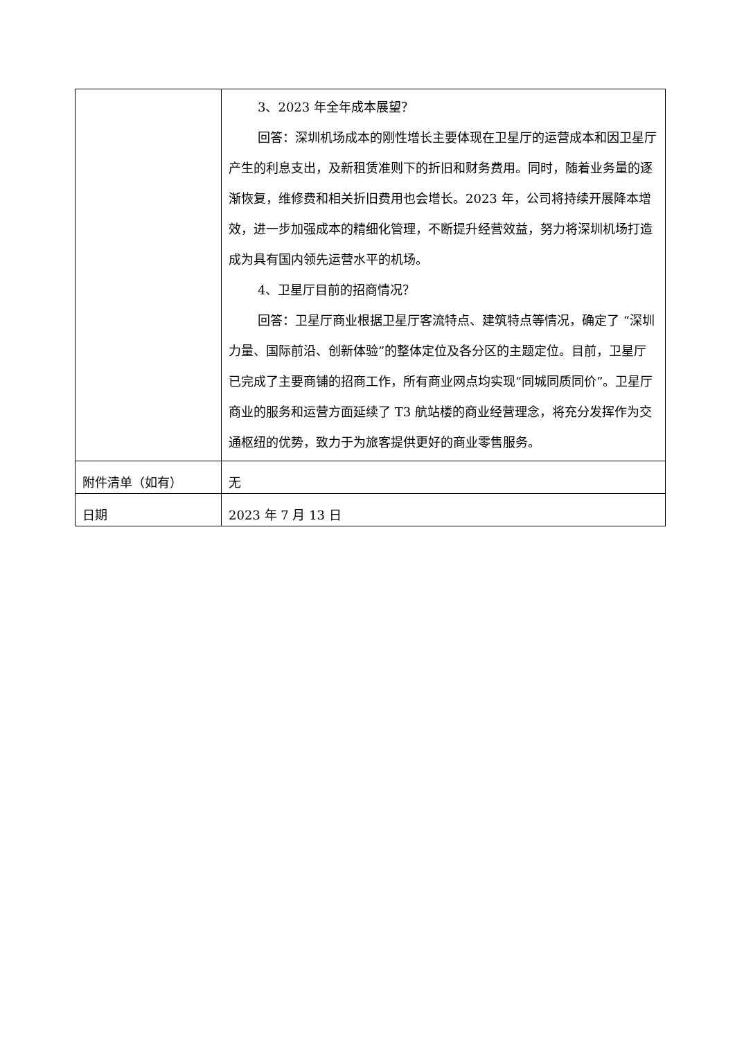| | 3、2023 年全年成本展望？ 回答：深圳机场成本的刚性增长主要体现在卫星厅的运营成本和因卫星厅产生的利息支出，及新租赁准则下的折旧和财务费用。同时，随着业务量的逐渐恢复，维修费和相关折旧费用也会增长。2023 年，公司将持续开展降本增效，进一步加强成本的精细化管理，不断提升经营效益，努力将深圳机场打造成为具有国内领先运营水平的机场。 4、卫星厅目前的招商情况？ 回答：卫星厅商业根据卫星厅客流特点、建筑特点等情况，确定了 “深圳力量、国际前沿、创新体验”的整体定位及各分区的主题定位。目前，卫星厅已完成了主要商铺的招商工作，所有商业网点均实现“同城同质同价”。卫星厅商业的服务和运营方面延续了 T3 航站楼的商业经营理念，将充分发挥作为交通枢纽的优势，致力于为旅客提供更好的商业零售服务。 |
| 附件清单（如有） | 无 |
| 日期 | 2023 年 7 月 13 日 |